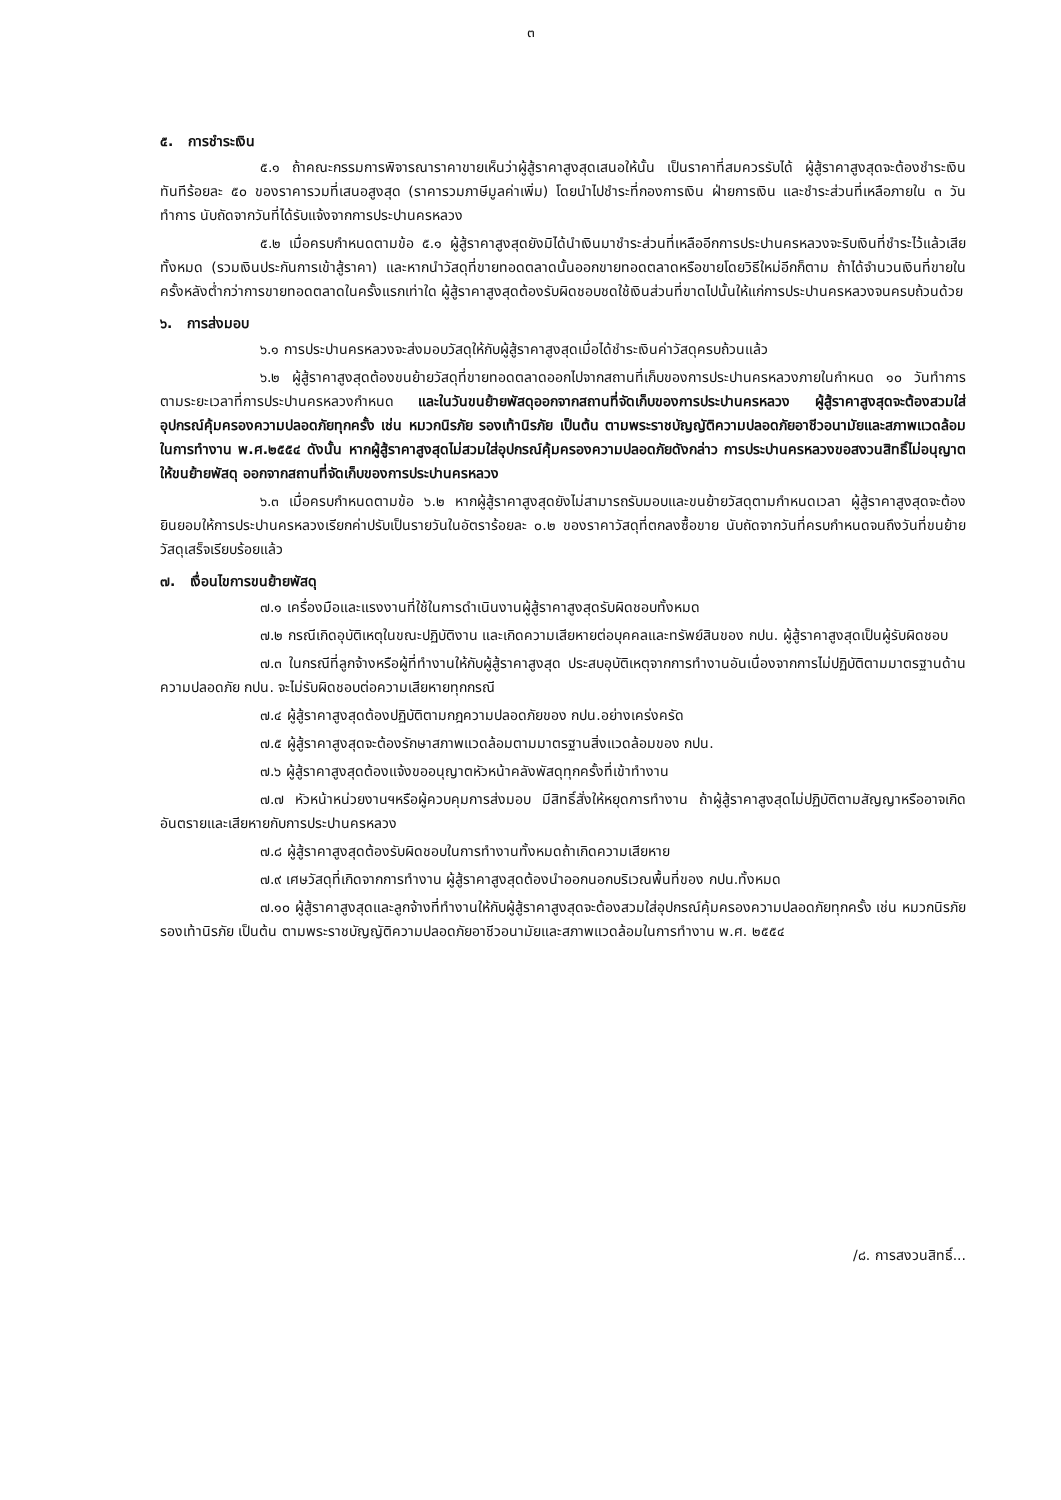๓
๕. การชำระเงิน
๕.๑ ถ้าคณะกรรมการพิจารณาราคาขายเห็นว่าผู้สู้ราคาสูงสุดเสนอให้นั้น เป็นราคาที่สมควรรับได้ ผู้สู้ราคาสูงสุดจะต้องชำระเงินทันทีร้อยละ ๕๐ ของราคารวมที่เสนอสูงสุด (ราคารวมภาษีมูลค่าเพิ่ม) โดยนำไปชำระที่กองการเงิน ฝ่ายการเงิน และชำระส่วนที่เหลือภายใน ๓ วันทำการ นับถัดจากวันที่ได้รับแจ้งจากการประปานครหลวง
๕.๒ เมื่อครบกำหนดตามข้อ ๕.๑ ผู้สู้ราคาสูงสุดยังมิได้นำเงินมาชำระส่วนที่เหลืออีกการประปานครหลวงจะริบเงินที่ชำระไว้แล้วเสียทั้งหมด (รวมเงินประกันการเข้าสู้ราคา) และหากนำวัสดุที่ขายทอดตลาดนั้นออกขายทอดตลาดหรือขายโดยวิธีใหม่อีกก็ตาม ถ้าได้จำนวนเงินที่ขายในครั้งหลังต่ำกว่าการขายทอดตลาดในครั้งแรกเท่าใด ผู้สู้ราคาสูงสุดต้องรับผิดชอบชดใช้เงินส่วนที่ขาดไปนั้นให้แก่การประปานครหลวงจนครบถ้วนด้วย
๖. การส่งมอบ
๖.๑ การประปานครหลวงจะส่งมอบวัสดุให้กับผู้สู้ราคาสูงสุดเมื่อได้ชำระเงินค่าวัสดุครบถ้วนแล้ว
๖.๒ ผู้สู้ราคาสูงสุดต้องขนย้ายวัสดุที่ขายทอดตลาดออกไปจากสถานที่เก็บของการประปานครหลวงภายในกำหนด ๑๐ วันทำการ ตามระยะเวลาที่การประปานครหลวงกำหนด และในวันขนย้ายพัสดุออกจากสถานที่จัดเก็บของการประปานครหลวง ผู้สู้ราคาสูงสุดจะต้องสวมใส่อุปกรณ์คุ้มครองความปลอดภัยทุกครั้ง เช่น หมวกนิรภัย รองเท้านิรภัย เป็นต้น ตามพระราชบัญญัติความปลอดภัยอาชีวอนามัยและสภาพแวดล้อมในการทำงาน พ.ศ.๒๕๕๔ ดังนั้น หากผู้สู้ราคาสูงสุดไม่สวมใส่อุปกรณ์คุ้มครองความปลอดภัยดังกล่าว การประปานครหลวงขอสงวนสิทธิ์ไม่อนุญาตให้ขนย้ายพัสดุ ออกจากสถานที่จัดเก็บของการประปานครหลวง
๖.๓ เมื่อครบกำหนดตามข้อ ๖.๒ หากผู้สู้ราคาสูงสุดยังไม่สามารถรับมอบและขนย้ายวัสดุตามกำหนดเวลา ผู้สู้ราคาสูงสุดจะต้องยินยอมให้การประปานครหลวงเรียกค่าปรับเป็นรายวันในอัตราร้อยละ ๐.๒ ของราคาวัสดุที่ตกลงซื้อขาย นับถัดจากวันที่ครบกำหนดจนถึงวันที่ขนย้ายวัสดุเสร็จเรียบร้อยแล้ว
๗. เงื่อนไขการขนย้ายพัสดุ
๗.๑ เครื่องมือและแรงงานที่ใช้ในการดำเนินงานผู้สู้ราคาสูงสุดรับผิดชอบทั้งหมด
๗.๒ กรณีเกิดอุบัติเหตุในขณะปฏิบัติงาน และเกิดความเสียหายต่อบุคคลและทรัพย์สินของ กปน. ผู้สู้ราคาสูงสุดเป็นผู้รับผิดชอบ
๗.๓ ในกรณีที่ลูกจ้างหรือผู้ที่ทำงานให้กับผู้สู้ราคาสูงสุด ประสบอุบัติเหตุจากการทำงานอันเนื่องจากการไม่ปฏิบัติตามมาตรฐานด้านความปลอดภัย กปน. จะไม่รับผิดชอบต่อความเสียหายทุกกรณี
๗.๔ ผู้สู้ราคาสูงสุดต้องปฏิบัติตามกฎความปลอดภัยของ กปน.อย่างเคร่งครัด
๗.๕ ผู้สู้ราคาสูงสุดจะต้องรักษาสภาพแวดล้อมตามมาตรฐานสิ่งแวดล้อมของ กปน.
๗.๖ ผู้สู้ราคาสูงสุดต้องแจ้งขออนุญาตหัวหน้าคลังพัสดุทุกครั้งที่เข้าทำงาน
๗.๗ หัวหน้าหน่วยงานฯหรือผู้ควบคุมการส่งมอบ มีสิทธิ์สั่งให้หยุดการทำงาน ถ้าผู้สู้ราคาสูงสุดไม่ปฏิบัติตามสัญญาหรืออาจเกิดอันตรายและเสียหายกับการประปานครหลวง
๗.๘ ผู้สู้ราคาสูงสุดต้องรับผิดชอบในการทำงานทั้งหมดถ้าเกิดความเสียหาย
๗.๙ เศษวัสดุที่เกิดจากการทำงาน ผู้สู้ราคาสูงสุดต้องนำออกนอกบริเวณพื้นที่ของ กปน.ทั้งหมด
๗.๑๐ ผู้สู้ราคาสูงสุดและลูกจ้างที่ทำงานให้กับผู้สู้ราคาสูงสุดจะต้องสวมใส่อุปกรณ์คุ้มครองความปลอดภัยทุกครั้ง เช่น หมวกนิรภัย รองเท้านิรภัย เป็นต้น ตามพระราชบัญญัติความปลอดภัยอาชีวอนามัยและสภาพแวดล้อมในการทำงาน พ.ศ. ๒๕๕๔
/๘. การสงวนสิทธิ์...